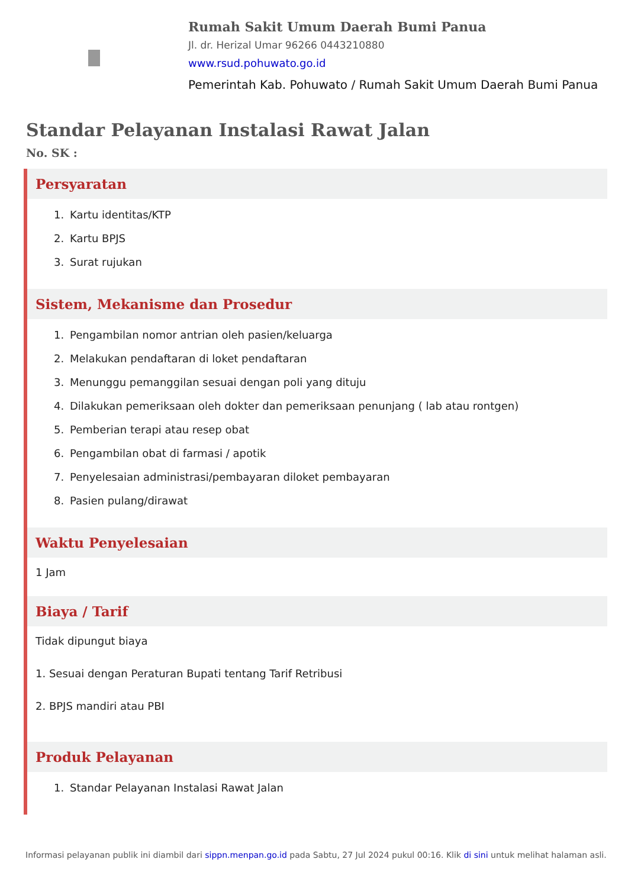Rumah Sakit Umum Daerah Bumi Panua
Jl. dr. Herizal Umar 96266 0443210880
www.rsud.pohuwato.go.id
Pemerintah Kab. Pohuwato / Rumah Sakit Umum Daerah Bumi Panua
Standar Pelayanan Instalasi Rawat Jalan
No. SK :
Persyaratan
1. Kartu identitas/KTP
2. Kartu BPJS
3. Surat rujukan
Sistem, Mekanisme dan Prosedur
1. Pengambilan nomor antrian oleh pasien/keluarga
2. Melakukan pendaftaran di loket pendaftaran
3. Menunggu pemanggilan sesuai dengan poli yang dituju
4. Dilakukan pemeriksaan oleh dokter dan pemeriksaan penunjang ( lab atau rontgen)
5. Pemberian terapi atau resep obat
6. Pengambilan obat di farmasi / apotik
7. Penyelesaian administrasi/pembayaran diloket pembayaran
8. Pasien pulang/dirawat
Waktu Penyelesaian
1 Jam
Biaya / Tarif
Tidak dipungut biaya
1. Sesuai dengan Peraturan Bupati tentang Tarif Retribusi
2. BPJS mandiri atau PBI
Produk Pelayanan
1. Standar Pelayanan Instalasi Rawat Jalan
Informasi pelayanan publik ini diambil dari sippn.menpan.go.id pada Sabtu, 27 Jul 2024 pukul 00:16. Klik di sini untuk melihat halaman asli.